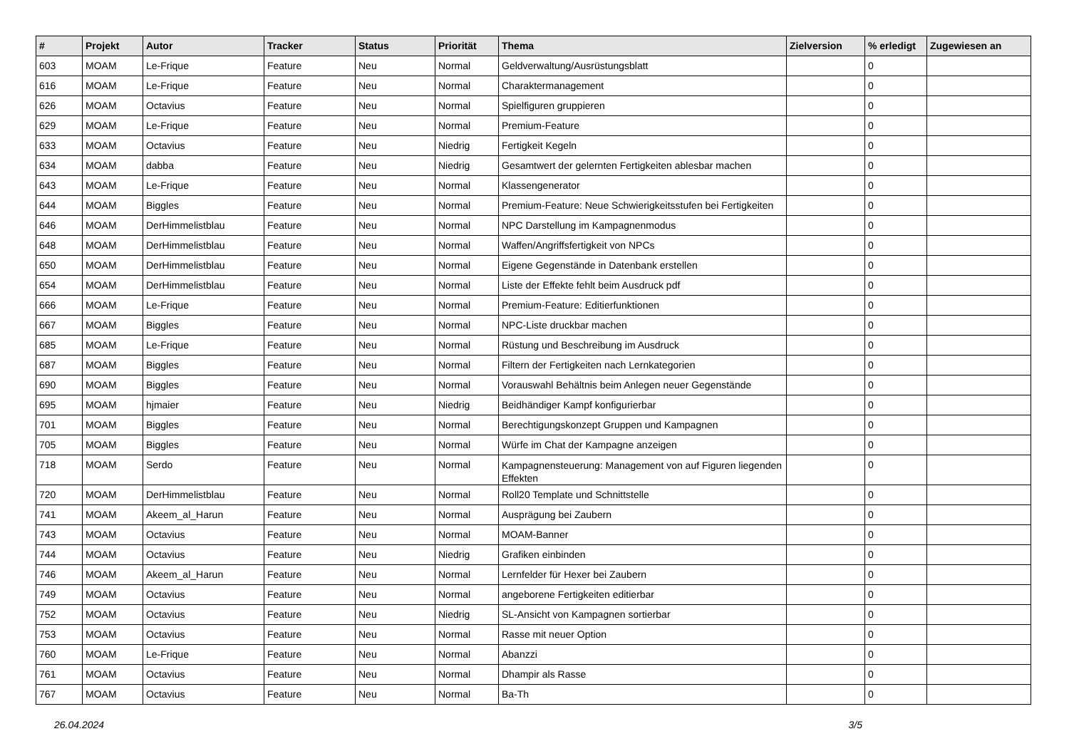| # | Projekt | Autor | Tracker | Status | Priorität | Thema | Zielversion | % erledigt | Zugewiesen an |
| --- | --- | --- | --- | --- | --- | --- | --- | --- | --- |
| 603 | MOAM | Le-Frique | Feature | Neu | Normal | Geldverwaltung/Ausrüstungsblatt | | 0 | |
| 616 | MOAM | Le-Frique | Feature | Neu | Normal | Charaktermanagement | | 0 | |
| 626 | MOAM | Octavius | Feature | Neu | Normal | Spielfiguren gruppieren | | 0 | |
| 629 | MOAM | Le-Frique | Feature | Neu | Normal | Premium-Feature | | 0 | |
| 633 | MOAM | Octavius | Feature | Neu | Niedrig | Fertigkeit Kegeln | | 0 | |
| 634 | MOAM | dabba | Feature | Neu | Niedrig | Gesamtwert der gelernten Fertigkeiten ablesbar machen | | 0 | |
| 643 | MOAM | Le-Frique | Feature | Neu | Normal | Klassengenerator | | 0 | |
| 644 | MOAM | Biggles | Feature | Neu | Normal | Premium-Feature: Neue Schwierigkeitsstufen bei Fertigkeiten | | 0 | |
| 646 | MOAM | DerHimmelistblau | Feature | Neu | Normal | NPC Darstellung im Kampagnenmodus | | 0 | |
| 648 | MOAM | DerHimmelistblau | Feature | Neu | Normal | Waffen/Angriffsfertigkeit von NPCs | | 0 | |
| 650 | MOAM | DerHimmelistblau | Feature | Neu | Normal | Eigene Gegenstände in Datenbank erstellen | | 0 | |
| 654 | MOAM | DerHimmelistblau | Feature | Neu | Normal | Liste der Effekte fehlt beim Ausdruck pdf | | 0 | |
| 666 | MOAM | Le-Frique | Feature | Neu | Normal | Premium-Feature: Editierfunktionen | | 0 | |
| 667 | MOAM | Biggles | Feature | Neu | Normal | NPC-Liste druckbar machen | | 0 | |
| 685 | MOAM | Le-Frique | Feature | Neu | Normal | Rüstung und Beschreibung im Ausdruck | | 0 | |
| 687 | MOAM | Biggles | Feature | Neu | Normal | Filtern der Fertigkeiten nach Lernkategorien | | 0 | |
| 690 | MOAM | Biggles | Feature | Neu | Normal | Vorauswahl Behältnis beim Anlegen neuer Gegenstände | | 0 | |
| 695 | MOAM | hjmaier | Feature | Neu | Niedrig | Beidhändiger Kampf konfigurierbar | | 0 | |
| 701 | MOAM | Biggles | Feature | Neu | Normal | Berechtigungskonzept Gruppen und Kampagnen | | 0 | |
| 705 | MOAM | Biggles | Feature | Neu | Normal | Würfe im Chat der Kampagne anzeigen | | 0 | |
| 718 | MOAM | Serdo | Feature | Neu | Normal | Kampagnensteuerung: Management von auf Figuren liegenden Effekten | | 0 | |
| 720 | MOAM | DerHimmelistblau | Feature | Neu | Normal | Roll20 Template und Schnittstelle | | 0 | |
| 741 | MOAM | Akeem_al_Harun | Feature | Neu | Normal | Ausprägung bei Zaubern | | 0 | |
| 743 | MOAM | Octavius | Feature | Neu | Normal | MOAM-Banner | | 0 | |
| 744 | MOAM | Octavius | Feature | Neu | Niedrig | Grafiken einbinden | | 0 | |
| 746 | MOAM | Akeem_al_Harun | Feature | Neu | Normal | Lernfelder für Hexer bei Zaubern | | 0 | |
| 749 | MOAM | Octavius | Feature | Neu | Normal | angeborene Fertigkeiten editierbar | | 0 | |
| 752 | MOAM | Octavius | Feature | Neu | Niedrig | SL-Ansicht von Kampagnen sortierbar | | 0 | |
| 753 | MOAM | Octavius | Feature | Neu | Normal | Rasse mit neuer Option | | 0 | |
| 760 | MOAM | Le-Frique | Feature | Neu | Normal | Abanzzi | | 0 | |
| 761 | MOAM | Octavius | Feature | Neu | Normal | Dhampir als Rasse | | 0 | |
| 767 | MOAM | Octavius | Feature | Neu | Normal | Ba-Th | | 0 | |
26.04.2024 3/5